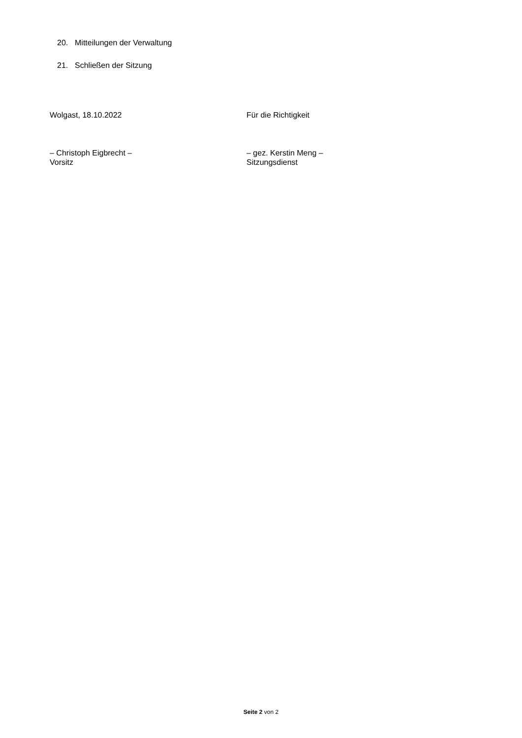20. Mitteilungen der Verwaltung
21. Schließen der Sitzung
Wolgast, 18.10.2022 Für die Richtigkeit
– Christoph Eigbrecht –
Vorsitz
– gez. Kerstin Meng –
Sitzungsdienst
Seite 2 von 2